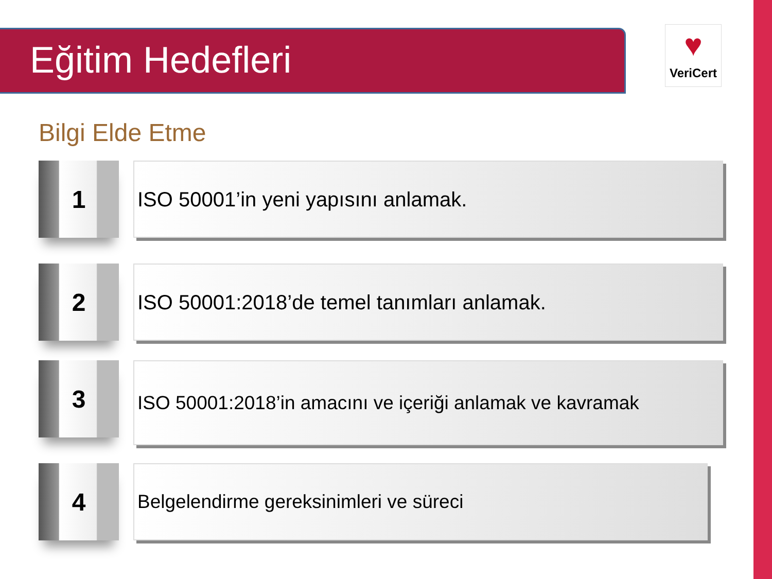Eğitim Hedefleri
♥
VeriCert
Bilgi Elde Etme
1
ISO 50001’in yeni yapısını anlamak.
2
ISO 50001:2018’de temel tanımları anlamak.
3
ISO 50001:2018’in amacını ve içeriği anlamak ve kavramak
4
Belgelendirme gereksinimleri ve süreci